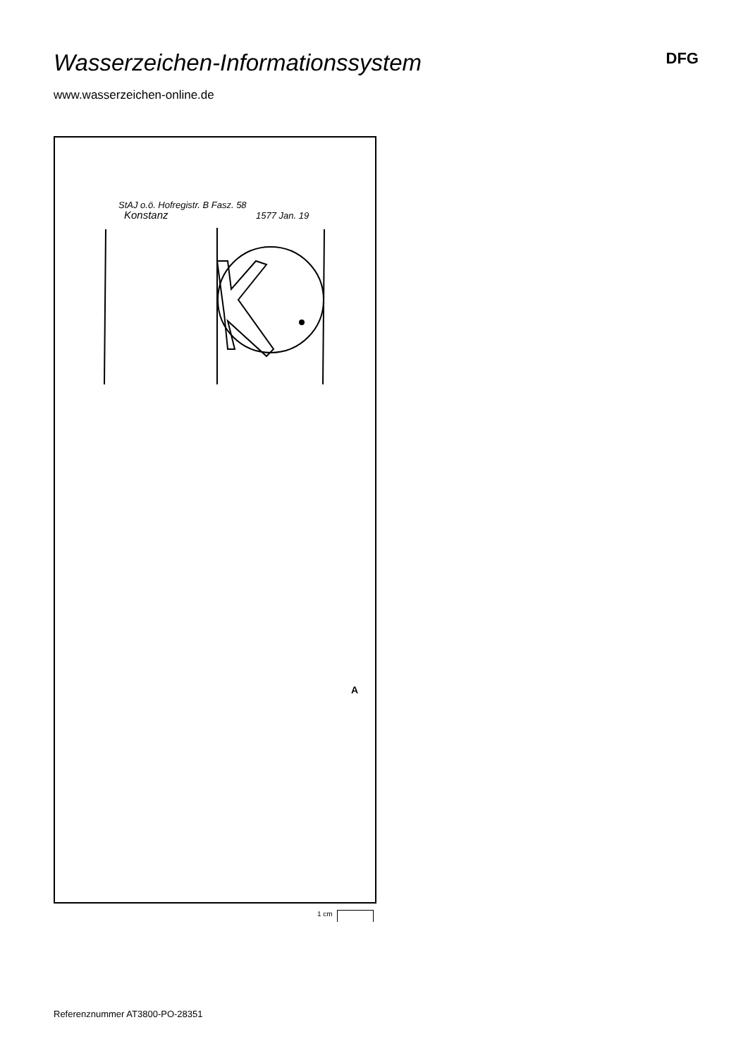Wasserzeichen-Informationssystem
DFG
www.wasserzeichen-online.de
StAJ o.ö. Hofregistr. B Fasz. 58
Konstanz
1577 Jan. 19
A
1 cm
Referenznummer AT3800-PO-28351